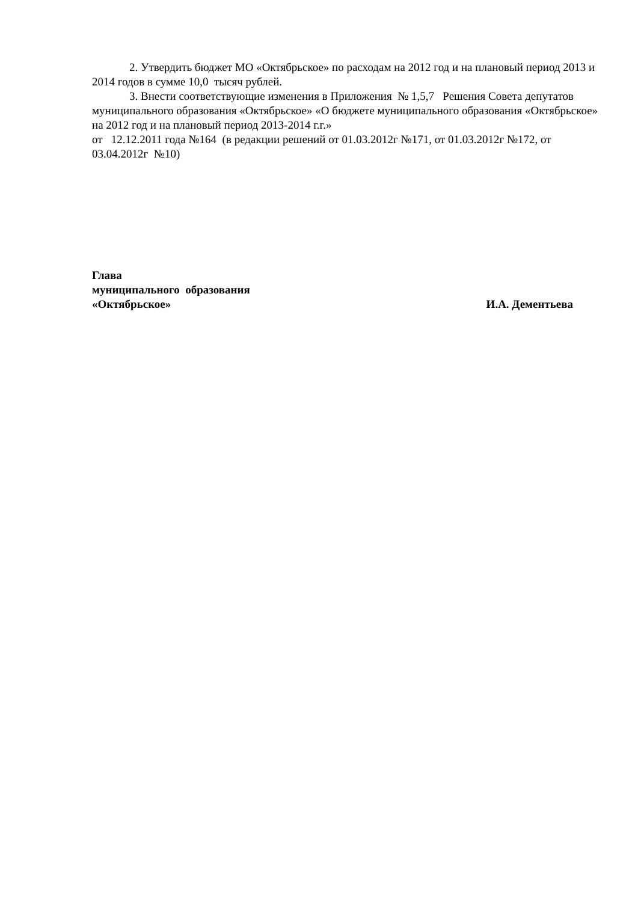2. Утвердить бюджет МО «Октябрьское» по расходам на 2012 год и на плановый период 2013 и 2014 годов в сумме 10,0 тысяч рублей.
3. Внести соответствующие изменения в Приложения № 1,5,7 Решения Совета депутатов муниципального образования «Октябрьское» «О бюджете муниципального образования «Октябрьское» на 2012 год и на плановый период 2013-2014 г.г.»
от 12.12.2011 года №164 (в редакции решений от 01.03.2012г №171, от 01.03.2012г №172, от 03.04.2012г №10)
Глава
муниципального образования
«Октябрьское» И.А. Дементьева